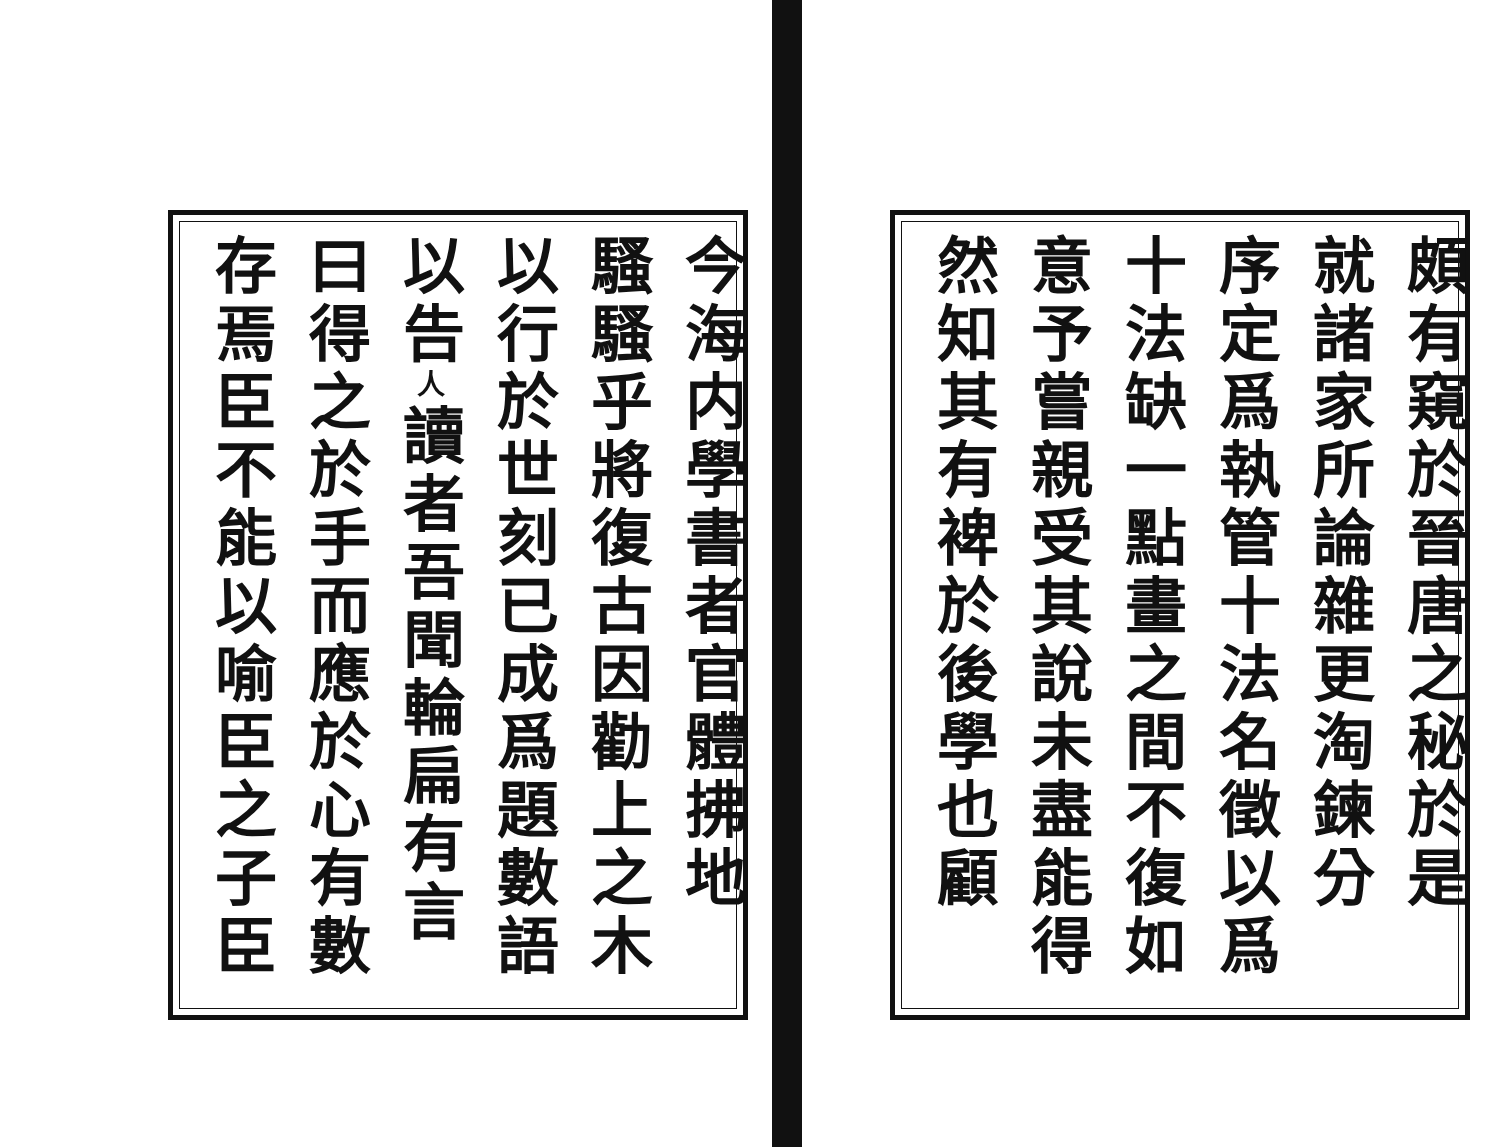頗有窺於晉唐之秘於是
就諸家所論雜更淘鍊分
序定爲執管十法名徵以爲
十法缺一點畫之間不復如
意予嘗親受其說未盡能得
然知其有裨於後學也顧
今海内學書者官體拂地
騷騷乎將復古因勸上之木
以行於世刻已成爲題數語
以告人讀者吾聞輪扁有言
曰得之於手而應於心有數
存焉臣不能以喻臣之子臣